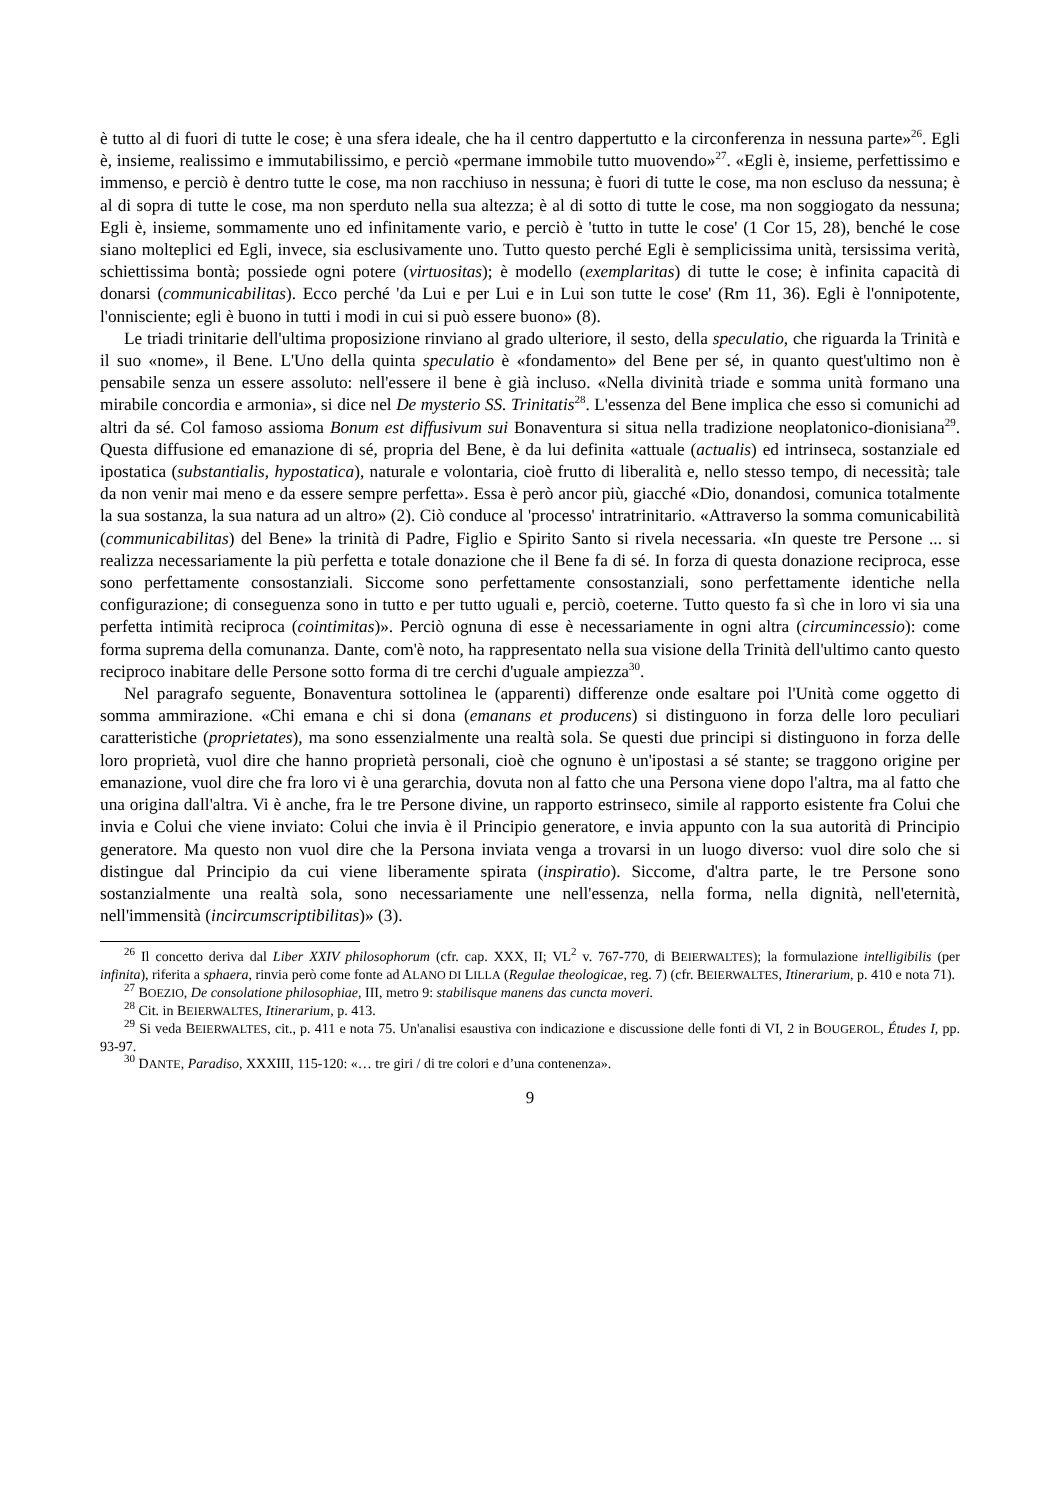è tutto al di fuori di tutte le cose; è una sfera ideale, che ha il centro dappertutto e la circonferenza in nessuna parte»<sup>26</sup>. Egli è, insieme, realissimo e immutabilissimo, e perciò «permane immobile tutto muovendo»<sup>27</sup>. «Egli è, insieme, perfettissimo e immenso, e perciò è dentro tutte le cose, ma non racchiuso in nessuna; è fuori di tutte le cose, ma non escluso da nessuna; è al di sopra di tutte le cose, ma non sperduto nella sua altezza; è al di sotto di tutte le cose, ma non soggiogato da nessuna; Egli è, insieme, sommamente uno ed infinitamente vario, e perciò è 'tutto in tutte le cose' (1 Cor 15, 28), benché le cose siano molteplici ed Egli, invece, sia esclusivamente uno. Tutto questo perché Egli è semplicissima unità, tersissima verità, schiettissima bontà; possiede ogni potere (virtuositas); è modello (exemplaritas) di tutte le cose; è infinita capacità di donarsi (communicabilitas). Ecco perché 'da Lui e per Lui e in Lui son tutte le cose' (Rm 11, 36). Egli è l'onnipotente, l'onnisciente; egli è buono in tutti i modi in cui si può essere buono» (8).
Le triadi trinitarie dell'ultima proposizione rinviano al grado ulteriore, il sesto, della speculatio, che riguarda la Trinità e il suo «nome», il Bene. L'Uno della quinta speculatio è «fondamento» del Bene per sé, in quanto quest'ultimo non è pensabile senza un essere assoluto: nell'essere il bene è già incluso. «Nella divinità triade e somma unità formano una mirabile concordia e armonia», si dice nel De mysterio SS. Trinitatis<sup>28</sup>. L'essenza del Bene implica che esso si comunichi ad altri da sé. Col famoso assioma Bonum est diffusivum sui Bonaventura si situa nella tradizione neoplatonico-dionisiana<sup>29</sup>. Questa diffusione ed emanazione di sé, propria del Bene, è da lui definita «attuale (actualis) ed intrinseca, sostanziale ed ipostatica (substantialis, hypostatica), naturale e volontaria, cioè frutto di liberalità e, nello stesso tempo, di necessità; tale da non venir mai meno e da essere sempre perfetta». Essa è però ancor più, giacché «Dio, donandosi, comunica totalmente la sua sostanza, la sua natura ad un altro» (2). Ciò conduce al 'processo' intratrinitario. «Attraverso la somma comunicabilità (communicabilitas) del Bene» la trinità di Padre, Figlio e Spirito Santo si rivela necessaria. «In queste tre Persone ... si realizza necessariamente la più perfetta e totale donazione che il Bene fa di sé. In forza di questa donazione reciproca, esse sono perfettamente consostanziali. Siccome sono perfettamente consostanziali, sono perfettamente identiche nella configurazione; di conseguenza sono in tutto e per tutto uguali e, perciò, coeterne. Tutto questo fa sì che in loro vi sia una perfetta intimità reciproca (cointimitas)». Perciò ognuna di esse è necessariamente in ogni altra (circumincessio): come forma suprema della comunanza. Dante, com'è noto, ha rappresentato nella sua visione della Trinità dell'ultimo canto questo reciproco inabitare delle Persone sotto forma di tre cerchi d'uguale ampiezza<sup>30</sup>.
Nel paragrafo seguente, Bonaventura sottolinea le (apparenti) differenze onde esaltare poi l'Unità come oggetto di somma ammirazione. «Chi emana e chi si dona (emanans et producens) si distinguono in forza delle loro peculiari caratteristiche (proprietates), ma sono essenzialmente una realtà sola. Se questi due principi si distinguono in forza delle loro proprietà, vuol dire che hanno proprietà personali, cioè che ognuno è un'ipostasi a sé stante; se traggono origine per emanazione, vuol dire che fra loro vi è una gerarchia, dovuta non al fatto che una Persona viene dopo l'altra, ma al fatto che una origina dall'altra. Vi è anche, fra le tre Persone divine, un rapporto estrinseco, simile al rapporto esistente fra Colui che invia e Colui che viene inviato: Colui che invia è il Principio generatore, e invia appunto con la sua autorità di Principio generatore. Ma questo non vuol dire che la Persona inviata venga a trovarsi in un luogo diverso: vuol dire solo che si distingue dal Principio da cui viene liberamente spirata (inspiratio). Siccome, d'altra parte, le tre Persone sono sostanzialmente una realtà sola, sono necessariamente une nell'essenza, nella forma, nella dignità, nell'eternità, nell'immensità (incircumscriptibilitas)» (3).
<sup>26</sup> Il concetto deriva dal Liber XXIV philosophorum (cfr. cap. XXX, II; VL<sup>2</sup> v. 767-770, di BEIERWALTES); la formulazione intelligibilis (per infinita), riferita a sphaera, rinvia però come fonte ad ALANO DI LILLA (Regulae theologicae, reg. 7) (cfr. BEIERWALTES, Itinerarium, p. 410 e nota 71).
<sup>27</sup> BOEZIO, De consolatione philosophiae, III, metro 9: stabilisque manens das cuncta moveri.
<sup>28</sup> Cit. in BEIERWALTES, Itinerarium, p. 413.
<sup>29</sup> Si veda BEIERWALTES, cit., p. 411 e nota 75. Un'analisi esaustiva con indicazione e discussione delle fonti di VI, 2 in BOUGEROL, Études I, pp. 93-97.
<sup>30</sup> DANTE, Paradiso, XXXIII, 115-120: «… tre giri / di tre colori e d’una contenenza».
9